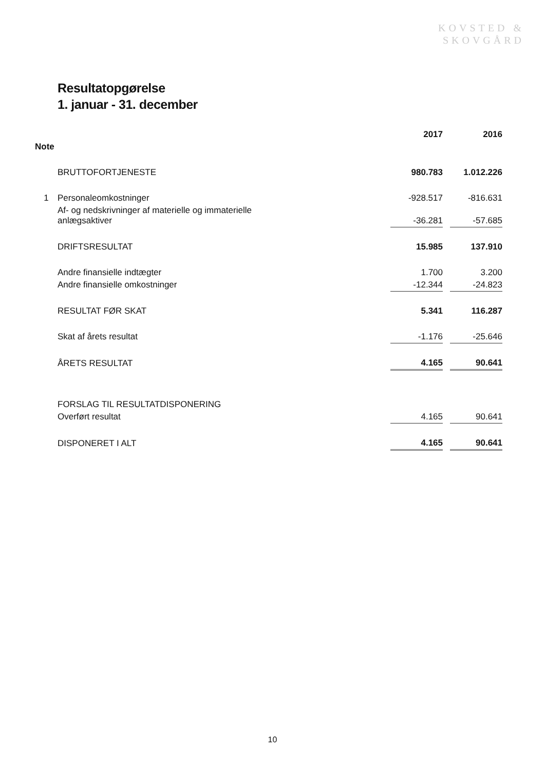KOVSTED &
SKOVGÅRD
Resultatopgørelse
1. januar - 31. december
| | | 2017 | | 2016 |
| Note | | | | |
| | BRUTTOFORTJENESTE | 980.783 | | 1.012.226 |
| 1 | Personaleomkostninger | -928.517 | | -816.631 |
| | Af- og nedskrivninger af materielle og immaterielle anlægsaktiver | -36.281 | | -57.685 |
| | DRIFTSRESULTAT | 15.985 | | 137.910 |
| | Andre finansielle indtægter | 1.700 | | 3.200 |
| | Andre finansielle omkostninger | -12.344 | | -24.823 |
| | RESULTAT FØR SKAT | 5.341 | | 116.287 |
| | Skat af årets resultat | -1.176 | | -25.646 |
| | ÅRETS RESULTAT | 4.165 | | 90.641 |
| | FORSLAG TIL RESULTATDISPONERING | | | |
| | Overført resultat | 4.165 | | 90.641 |
| | DISPONERET I ALT | 4.165 | | 90.641 |
10